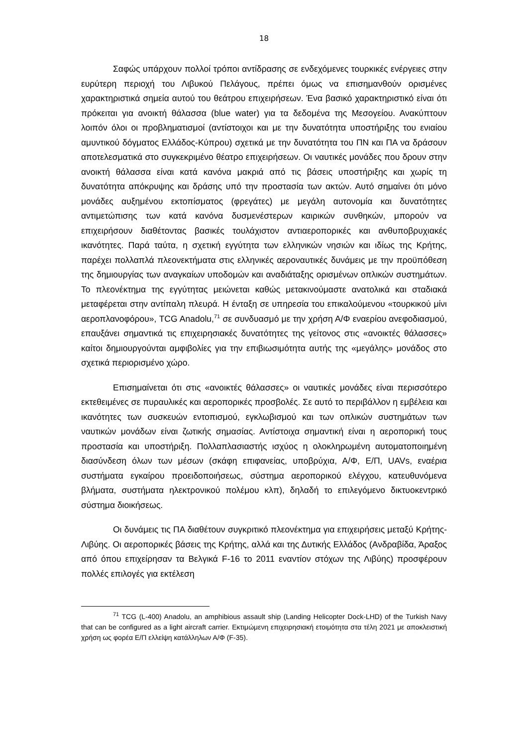18
Σαφώς υπάρχουν πολλοί τρόποι αντίδρασης σε ενδεχόμενες τουρκικές ενέργειες στην ευρύτερη περιοχή του Λιβυκού Πελάγους, πρέπει όμως να επισημανθούν ορισμένες χαρακτηριστικά σημεία αυτού του θεάτρου επιχειρήσεων. Ένα βασικό χαρακτηριστικό είναι ότι πρόκειται για ανοικτή θάλασσα (blue water) για τα δεδομένα της Μεσογείου. Ανακύπτουν λοιπόν όλοι οι προβληματισμοί (αντίστοιχοι και με την δυνατότητα υποστήριξης του ενιαίου αμυντικού δόγματος Ελλάδος-Κύπρου) σχετικά με την δυνατότητα του ΠΝ και ΠΑ να δράσουν αποτελεσματικά στο συγκεκριμένο θέατρο επιχειρήσεων. Οι ναυτικές μονάδες που δρουν στην ανοικτή θάλασσα είναι κατά κανόνα μακριά από τις βάσεις υποστήριξης και χωρίς τη δυνατότητα απόκρυψης και δράσης υπό την προστασία των ακτών. Αυτό σημαίνει ότι μόνο μονάδες αυξημένου εκτοπίσματος (φρεγάτες) με μεγάλη αυτονομία και δυνατότητες αντιμετώπισης των κατά κανόνα δυσμενέστερων καιρικών συνθηκών, μπορούν να επιχειρήσουν διαθέτοντας βασικές τουλάχιστον αντιαεροπορικές και ανθυποβρυχιακές ικανότητες. Παρά ταύτα, η σχετική εγγύτητα των ελληνικών νησιών και ιδίως της Κρήτης, παρέχει πολλαπλά πλεονεκτήματα στις ελληνικές αεροναυτικές δυνάμεις με την προϋπόθεση της δημιουργίας των αναγκαίων υποδομών και αναδιάταξης ορισμένων οπλικών συστημάτων. Το πλεονέκτημα της εγγύτητας μειώνεται καθώς μετακινούμαστε ανατολικά και σταδιακά μεταφέρεται στην αντίπαλη πλευρά. Η ένταξη σε υπηρεσία του επικαλούμενου «τουρκικού μίνι αεροπλανοφόρου», TCG Anadolu,<sup>71</sup> σε συνδυασμό με την χρήση Α/Φ εναερίου ανεφοδιασμού, επαυξάνει σημαντικά τις επιχειρησιακές δυνατότητες της γείτονος στις «ανοικτές θάλασσες» καίτοι δημιουργούνται αμφιβολίες για την επιβιωσιμότητα αυτής της «μεγάλης» μονάδος στο σχετικά περιορισμένο χώρο.
Επισημαίνεται ότι στις «ανοικτές θάλασσες» οι ναυτικές μονάδες είναι περισσότερο εκτεθειμένες σε πυραυλικές και αεροπορικές προσβολές. Σε αυτό το περιβάλλον η εμβέλεια και ικανότητες των συσκευών εντοπισμού, εγκλωβισμού και των οπλικών συστημάτων των ναυτικών μονάδων είναι ζωτικής σημασίας. Αντίστοιχα σημαντική είναι η αεροπορική τους προστασία και υποστήριξη. Πολλαπλασιαστής ισχύος η ολοκληρωμένη αυτοματοποιημένη διασύνδεση όλων των μέσων (σκάφη επιφανείας, υποβρύχια, Α/Φ, Ε/Π, UAVs, εναέρια συστήματα εγκαίρου προειδοποιήσεως, σύστημα αεροπορικού ελέγχου, κατευθυνόμενα βλήματα, συστήματα ηλεκτρονικού πολέμου κλπ), δηλαδή το επιλεγόμενο δικτυοκεντρικό σύστημα διοικήσεως.
Οι δυνάμεις τις ΠΑ διαθέτουν συγκριτικό πλεονέκτημα για επιχειρήσεις μεταξύ Κρήτης-Λιβύης. Οι αεροπορικές βάσεις της Κρήτης, αλλά και της Δυτικής Ελλάδος (Ανδραβίδα, Άραξος από όπου επιχείρησαν τα Βελγικά F-16 το 2011 εναντίον στόχων της Λιβύης) προσφέρουν πολλές επιλογές για εκτέλεση
<sup>71</sup> TCG (L-400) Anadolu, an amphibious assault ship (Landing Helicopter Dock-LHD) of the Turkish Navy that can be configured as a light aircraft carrier. Εκτιμώμενη επιχειρησιακή ετοιμότητα στα τέλη 2021 με αποκλειστική χρήση ως φορέα Ε/Π ελλείψη κατάλληλων Α/Φ (F-35).